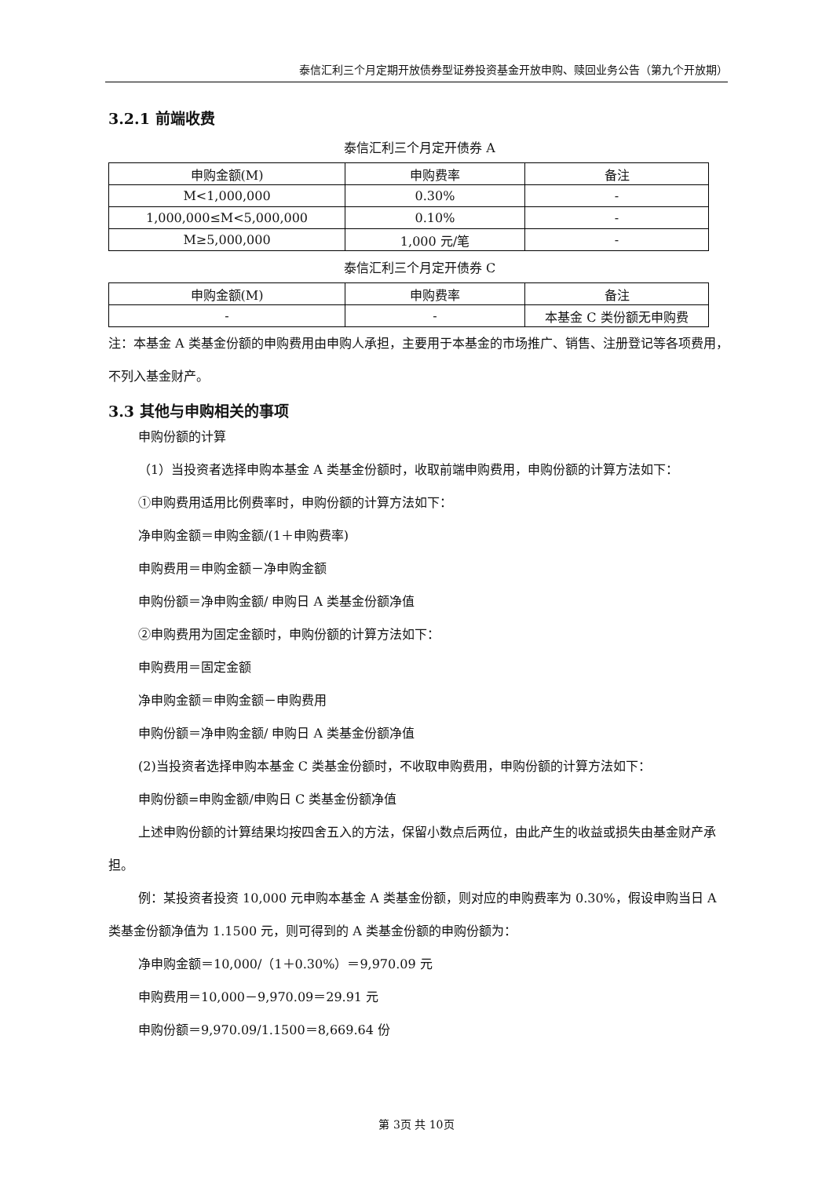泰信汇利三个月定期开放债券型证券投资基金开放申购、赎回业务公告（第九个开放期）
3.2.1 前端收费
泰信汇利三个月定开债券 A
| 申购金额(M) | 申购费率 | 备注 |
| --- | --- | --- |
| M<1,000,000 | 0.30% | - |
| 1,000,000≤M<5,000,000 | 0.10% | - |
| M≥5,000,000 | 1,000 元/笔 | - |
泰信汇利三个月定开债券 C
| 申购金额(M) | 申购费率 | 备注 |
| --- | --- | --- |
| - | - | 本基金 C 类份额无申购费 |
注：本基金 A 类基金份额的申购费用由申购人承担，主要用于本基金的市场推广、销售、注册登记等各项费用，不列入基金财产。
3.3 其他与申购相关的事项
申购份额的计算
（1）当投资者选择申购本基金 A 类基金份额时，收取前端申购费用，申购份额的计算方法如下：
①申购费用适用比例费率时，申购份额的计算方法如下：
净申购金额＝申购金额/(1＋申购费率)
申购费用＝申购金额－净申购金额
申购份额＝净申购金额/ 申购日 A 类基金份额净值
②申购费用为固定金额时，申购份额的计算方法如下：
申购费用＝固定金额
净申购金额＝申购金额－申购费用
申购份额＝净申购金额/ 申购日 A 类基金份额净值
(2)当投资者选择申购本基金 C 类基金份额时，不收取申购费用，申购份额的计算方法如下：
申购份额=申购金额/申购日 C 类基金份额净值
上述申购份额的计算结果均按四舍五入的方法，保留小数点后两位，由此产生的收益或损失由基金财产承担。
例：某投资者投资 10,000 元申购本基金 A 类基金份额，则对应的申购费率为 0.30%，假设申购当日 A 类基金份额净值为 1.1500 元，则可得到的 A 类基金份额的申购份额为：
净申购金额＝10,000/（1＋0.30%）＝9,970.09 元
申购费用＝10,000－9,970.09＝29.91 元
申购份额＝9,970.09/1.1500＝8,669.64 份
第 3页 共 10页